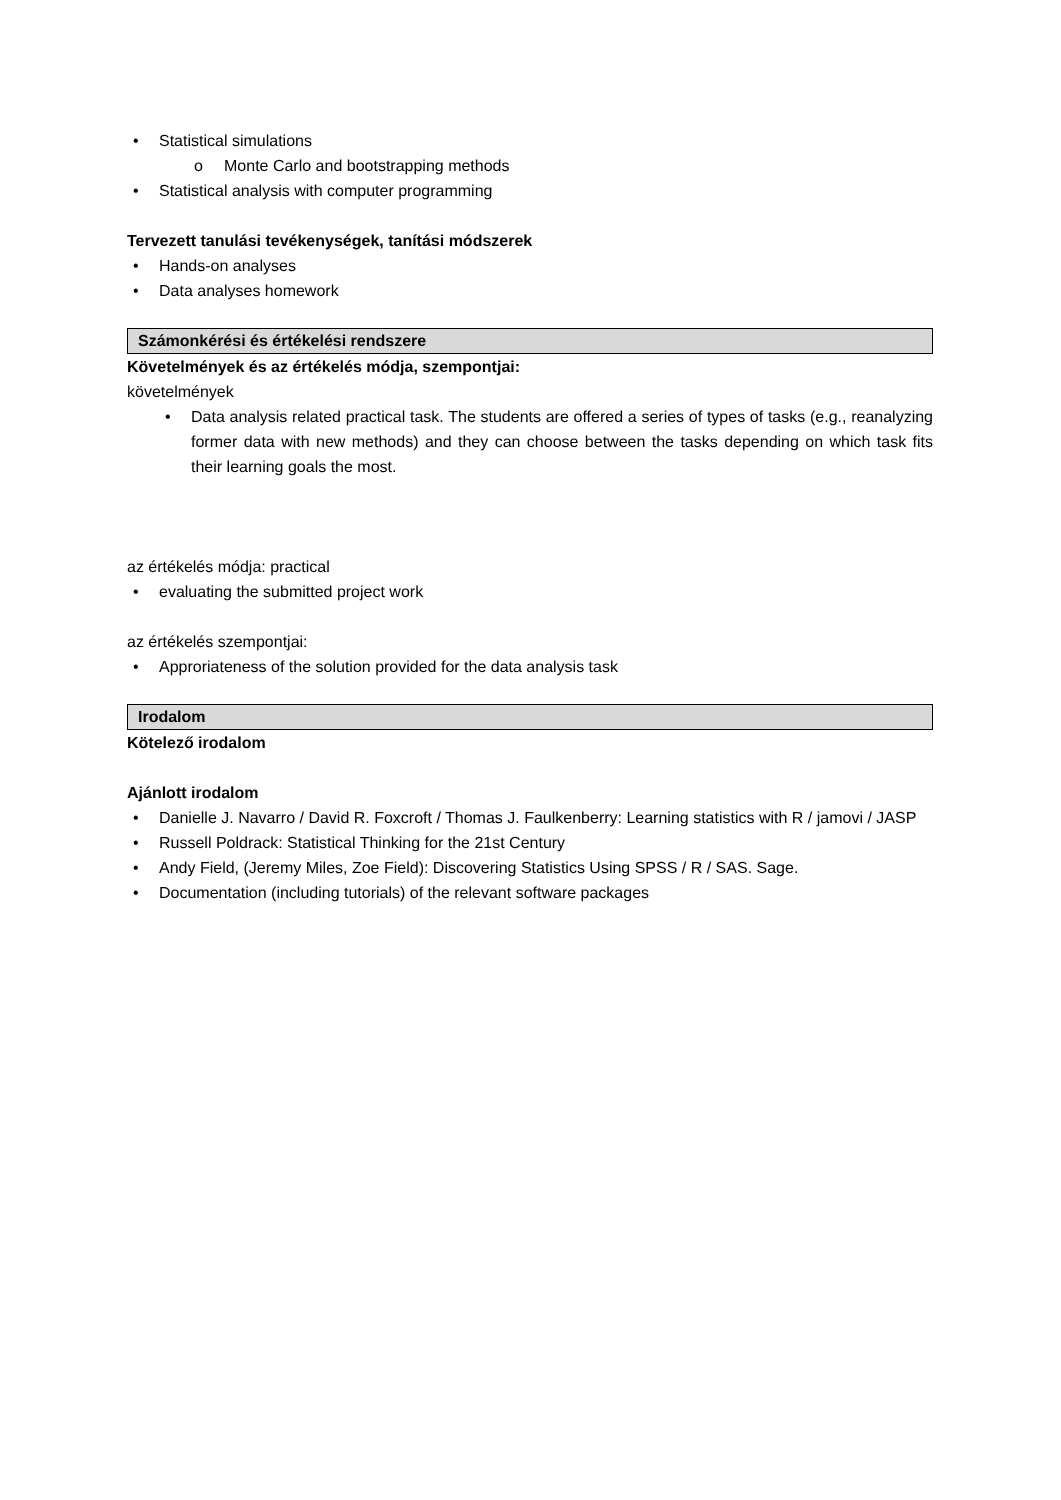• Statistical simulations
o Monte Carlo and bootstrapping methods
• Statistical analysis with computer programming
Tervezett tanulási tevékenységek, tanítási módszerek
• Hands-on analyses
• Data analyses homework
Számonkérési és értékelési rendszere
Követelmények és az értékelés módja, szempontjai:
követelmények
• Data analysis related practical task. The students are offered a series of types of tasks (e.g., reanalyzing former data with new methods) and they can choose between the tasks depending on which task fits their learning goals the most.
az értékelés módja: practical
• evaluating the submitted project work
az értékelés szempontjai:
• Approriateness of the solution provided for the data analysis task
Irodalom
Kötelező irodalom
Ajánlott irodalom
• Danielle J. Navarro / David R. Foxcroft / Thomas J. Faulkenberry: Learning statistics with R / jamovi / JASP
• Russell Poldrack: Statistical Thinking for the 21st Century
• Andy Field, (Jeremy Miles, Zoe Field): Discovering Statistics Using SPSS / R / SAS. Sage.
• Documentation (including tutorials) of the relevant software packages